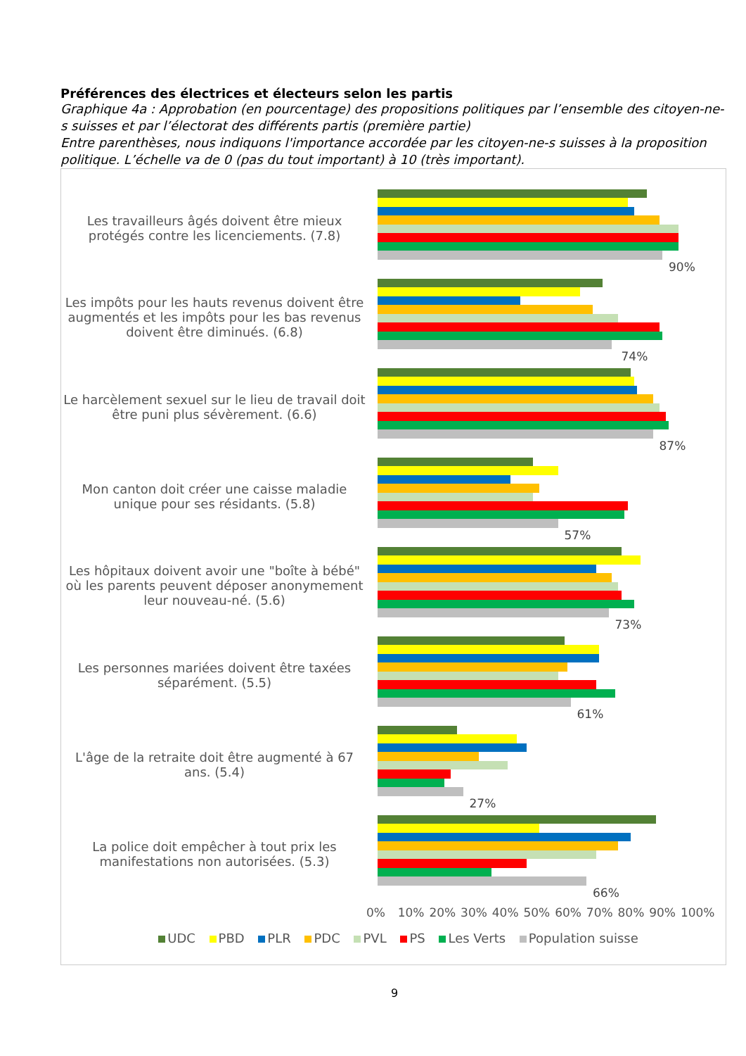Préférences des électrices et électeurs selon les partis
Graphique 4a : Approbation (en pourcentage) des propositions politiques par l’ensemble des citoyen-ne-s suisses et par l’électorat des différents partis (première partie)
Entre parenthèses, nous indiquons l'importance accordée par les citoyen-ne-s suisses à la proposition politique. L’échelle va de 0 (pas du tout important) à 10 (très important).
Les travailleurs âgés doivent être mieux protégés contre les licenciements. (7.8)
90%
Les impôts pour les hauts revenus doivent être augmentés et les impôts pour les bas revenus doivent être diminués. (6.8)
74%
Le harcèlement sexuel sur le lieu de travail doit être puni plus sévèrement. (6.6)
87%
Mon canton doit créer une caisse maladie unique pour ses résidants. (5.8)
57%
Les hôpitaux doivent avoir une "boîte à bébé" où les parents peuvent déposer anonymement leur nouveau-né. (5.6)
73%
Les personnes mariées doivent être taxées séparément. (5.5)
61%
L'âge de la retraite doit être augmenté à 67 ans. (5.4)
27%
La police doit empêcher à tout prix les manifestations non autorisées. (5.3)
66%
0% 10% 20% 30% 40% 50% 60% 70% 80% 90% 100%
UDC PBD PLR PDC PVL PS Les Verts Population suisse
9